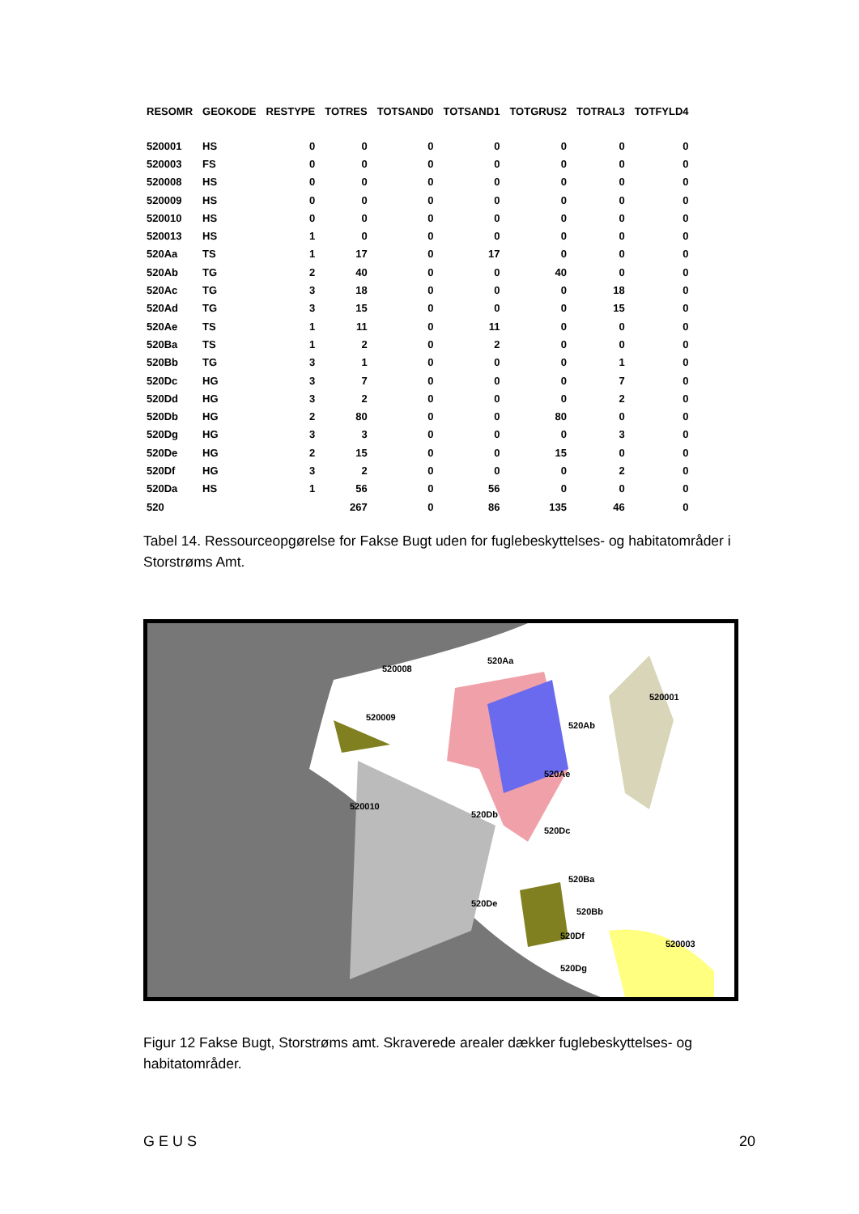| RESOMR | GEOKODE | RESTYPE | TOTRES | TOTSAND0 | TOTSAND1 | TOTGRUS2 | TOTRAL3 | TOTFYLD4 |
| --- | --- | --- | --- | --- | --- | --- | --- | --- |
| 520001 | HS | 0 | 0 | 0 | 0 | 0 | 0 | 0 |
| 520003 | FS | 0 | 0 | 0 | 0 | 0 | 0 | 0 |
| 520008 | HS | 0 | 0 | 0 | 0 | 0 | 0 | 0 |
| 520009 | HS | 0 | 0 | 0 | 0 | 0 | 0 | 0 |
| 520010 | HS | 0 | 0 | 0 | 0 | 0 | 0 | 0 |
| 520013 | HS | 1 | 0 | 0 | 0 | 0 | 0 | 0 |
| 520Aa | TS | 1 | 17 | 0 | 17 | 0 | 0 | 0 |
| 520Ab | TG | 2 | 40 | 0 | 0 | 40 | 0 | 0 |
| 520Ac | TG | 3 | 18 | 0 | 0 | 0 | 18 | 0 |
| 520Ad | TG | 3 | 15 | 0 | 0 | 0 | 15 | 0 |
| 520Ae | TS | 1 | 11 | 0 | 11 | 0 | 0 | 0 |
| 520Ba | TS | 1 | 2 | 0 | 2 | 0 | 0 | 0 |
| 520Bb | TG | 3 | 1 | 0 | 0 | 0 | 1 | 0 |
| 520Dc | HG | 3 | 7 | 0 | 0 | 0 | 7 | 0 |
| 520Dd | HG | 3 | 2 | 0 | 0 | 0 | 2 | 0 |
| 520Db | HG | 2 | 80 | 0 | 0 | 80 | 0 | 0 |
| 520Dg | HG | 3 | 3 | 0 | 0 | 0 | 3 | 0 |
| 520De | HG | 2 | 15 | 0 | 0 | 15 | 0 | 0 |
| 520Df | HG | 3 | 2 | 0 | 0 | 0 | 2 | 0 |
| 520Da | HS | 1 | 56 | 0 | 56 | 0 | 0 | 0 |
| 520 | | | 267 | 0 | 86 | 135 | 46 | 0 |
Tabel 14. Ressourceopgørelse for Fakse Bugt uden for fuglebeskyttelses- og habitatområder i Storstrøms Amt.
520008
520Aa
520001
520009
520010
520Ab
520Ae
520Db
520Dc
520Ba
520Bb
520Df
520003
520Dg
520De
Figur 12 Fakse Bugt, Storstrøms amt. Skraverede arealer dækker fuglebeskyttelses- og habitatområder.
G E U S 20